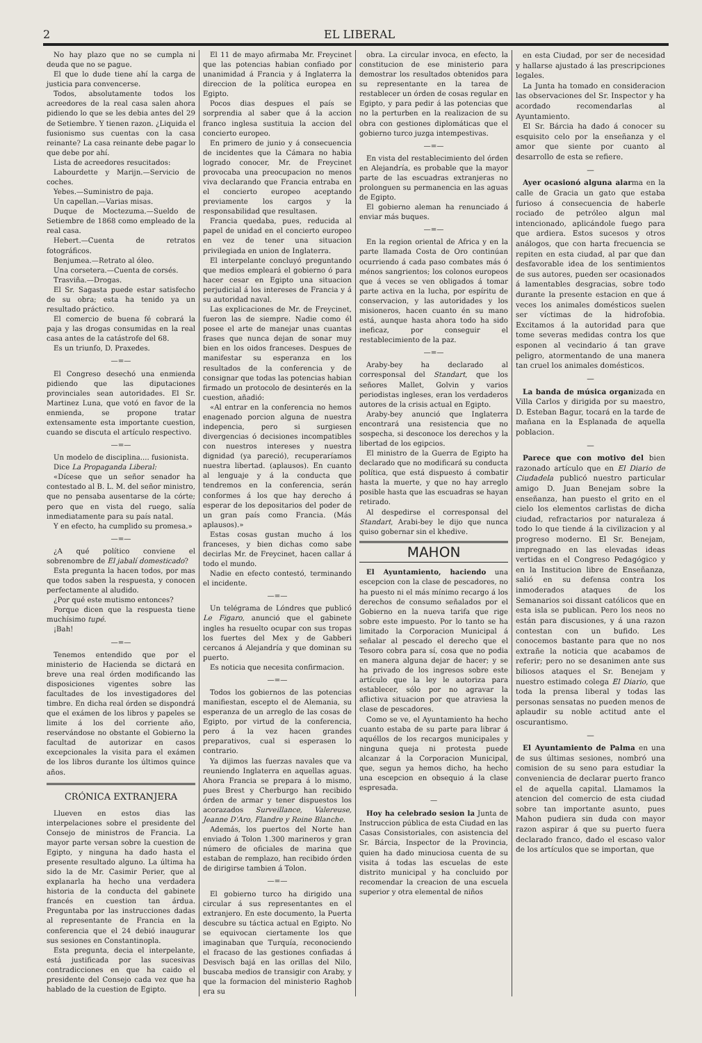2 EL LIBERAL
No hay plazo que no se cumpla ni deuda que no se pague.
El que lo dude tiene ahí la carga de justicia para convencerse.
Todos, absolutamente todos los acreedores de la real casa salen ahora pidiendo lo que se les debia antes del 29 de Setiembre. Y tienen razon. ¿Liquida el fusionismo sus cuentas con la casa reinante? La casa reinante debe pagar lo que debe por ahí.
Lista de acreedores resucitados:
Labourdette y Marijn.—Servicio de coches.
Yebes.—Suministro de paja.
Un capellan.—Varias misas.
Duque de Moctezuma.—Sueldo de Setiembre de 1868 como empleado de la real casa.
Hebert.—Cuenta de retratos fotográficos.
Benjumea.—Retrato al óleo.
Una corsetera.—Cuenta de corsés.
Trasviña.—Drogas.
El Sr. Sagasta puede estar satisfecho de su obra; esta ha tenido ya un resultado práctico.
El comercio de buena fé cobrará la paja y las drogas consumidas en la real casa antes de la catástrofe del 68.
Es un triunfo, D. Praxedes.
—=—
El Congreso desechó una enmienda pidiendo que las diputaciones provinciales sean autoridades. El Sr. Martinez Luna, que votó en favor de la enmienda, se propone tratar extensamente esta importante cuestion, cuando se discuta el artículo respectivo.
—=—
Un modelo de disciplina.... fusionista.
Dice La Propaganda Liberal:
«Dícese que un señor senador ha contestado al B. L. M. del señor ministro, que no pensaba ausentarse de la córte; pero que en vista del ruego, salía inmediatamente para su país natal.
Y en efecto, ha cumplido su promesa.»
—=—
¿A qué político conviene el sobrenombre de El jabalí domesticado?
Esta pregunta la hacen todos, por mas que todos saben la respuesta, y conocen perfectamente al aludido.
¿Por qué este mutismo entonces?
Porque dicen que la respuesta tiene muchísimo tupé.
¡Bah!
—=—
Tenemos entendido que por el ministerio de Hacienda se dictará en breve una real órden modificando las disposiciones vigentes sobre las facultades de los investigadores del timbre. En dicha real órden se dispondrá que el exámen de los libros y papeles se limite á los del corriente año, reservándose no obstante el Gobierno la facultad de autorizar en casos excepcionales la visita para el exámen de los libros durante los últimos quince años.
CRÓNICA EXTRANJERA
Llueven en estos dias las interpelaciones sobre el presidente del Consejo de ministros de Francia. La mayor parte versan sobre la cuestion de Egipto, y ninguna ha dado hasta el presente resultado alguno. La última ha sido la de Mr. Casimir Perier, que al explanarla ha hecho una verdadera historia de la conducta del gabinete francés en cuestion tan árdua. Preguntaba por las instrucciones dadas al representante de Francia en la conferencia que el 24 debió inaugurar sus sesiones en Constantinopla.
Esta pregunta, decia el interpelante, está justificada por las sucesivas contradicciones en que ha caido el presidente del Consejo cada vez que ha hablado de la cuestion de Egipto.
El 11 de mayo afirmaba Mr. Freycinet que las potencias habian confiado por unanimidad á Francia y á Inglaterra la direccion de la política europea en Egipto.
Pocos dias despues el país se sorprendia al saber que á la accion franco inglesa sustituia la accion del concierto europeo.
En primero de junio y á consecuencia de incidentes que la Cámara no habia logrado conocer, Mr. de Freycinet provocaba una preocupacion no menos viva declarando que Francia entraba en el concierto europeo aceptando previamente los cargos y la responsabilidad que resultasen.
Francia quedaba, pues, reducida al papel de unidad en el concierto europeo en vez de tener una situacion privilegiada en union de Inglaterra.
El interpelante concluyó preguntando que medios empleará el gobierno ó para hacer cesar en Egipto una situacion perjudicial á los intereses de Francia y á su autoridad naval.
Las explicaciones de Mr. de Freycinet, fueron las de siempre. Nadie como él posee el arte de manejar unas cuantas frases que nunca dejan de sonar muy bien en los oidos franceses. Despues de manifestar su esperanza en los resultados de la conferencia y de consignar que todas las potencias habian firmado un protocolo de desinterés en la cuestion, añadió:
«Al entrar en la conferencia no hemos enagenado porcion alguna de nuestra indepencia, pero si surgiesen divergencias ó decisiones incompatibles con nuestros intereses y nuestra dignidad (ya pareció), recuperaríamos nuestra libertad. (aplausos). En cuanto al lenguaje y á la conducta que tendremos en la conferencia, serán conformes á los que hay derecho á esperar de los depositarios del poder de un gran país como Francia. (Más aplausos).»
Estas cosas gustan mucho á los franceses, y bien dichas como sabe decirlas Mr. de Freycinet, hacen callar á todo el mundo.
Nadie en efecto contestó, terminando el incidente.
—=—
Un telégrama de Lóndres que publicó Le Figaro, anunció que el gabinete ingles ha resuelto ocupar con sus tropas los fuertes del Mex y de Gabberi cercanos á Alejandría y que dominan su puerto.
Es noticia que necesita confirmacion.
—=—
Todos los gobiernos de las potencias manifiestan, escepto el de Alemania, su esperanza de un arreglo de las cosas de Egipto, por virtud de la conferencia, pero á la vez hacen grandes preparativos, cual si esperasen lo contrario.
Ya dijimos las fuerzas navales que va reuniendo Inglaterra en aquellas aguas. Ahora Francia se prepara á lo mismo, pues Brest y Cherburgo han recibido órden de armar y tener dispuestos los acorazados Surveillance, Valereuse, Jeanne D'Aro, Flandre y Reine Blanche.
Además, los puertos del Norte han enviado á Tolon 1.300 marineros y gran número de oficiales de marina que estaban de remplazo, han recibido órden de dirigirse tambien á Tolon.
—=—
El gobierno turco ha dirigido una circular á sus representantes en el extranjero. En este documento, la Puerta descubre su táctica actual en Egipto. No se equivocan ciertamente los que imaginaban que Turquía, reconociendo el fracaso de las gestiones confiadas á Desvisch bajá en las orillas del Nilo, buscaba medios de transigir con Araby, y que la formacion del ministerio Raghob era su
obra. La circular invoca, en efecto, la constitucion de ese ministerio para demostrar los resultados obtenidos para su representante en la tarea de restablecer un órden de cosas regular en Egipto, y para pedir á las potencias que no la perturben en la realizacion de su obra con gestiones diplomáticas que el gobierno turco juzga intempestivas.
—=—
En vista del restablecimiento del órden en Alejandría, es probable que la mayor parte de las escuadras extranjeras no prolonguen su permanencia en las aguas de Egipto.
El gobierno aleman ha renunciado á enviar más buques.
—=—
En la region oriental de Africa y en la parte llamada Costa de Oro continúan ocurriendo á cada paso combates más ó ménos sangrientos; los colonos europeos que á veces se ven obligados á tomar parte activa en la lucha, por espíritu de conservacion, y las autoridades y los misioneros, hacen cuanto én su mano está, aunque hasta ahora todo ha sido ineficaz, por conseguir el restablecimiento de la paz.
—=—
Araby-bey ha declarado al corresponsal del Standart, que los señores Mallet, Golvin y varios periodistas ingleses, eran los verdaderos autores de la crisis actual en Egipto.
Araby-bey anunció que Inglaterra encontrará una resistencia que no sospecha, si desconoce los derechos y la libertad de los egipcios.
El ministro de la Guerra de Egipto ha declarado que no modificará su conducta política, que está dispuesto á combatir hasta la muerte, y que no hay arreglo posible hasta que las escuadras se hayan retirado.
Al despedirse el corresponsal del Standart, Arabi-bey le dijo que nunca quiso gobernar sin el khedive.
MAHON
El Ayuntamiento, haciendo una escepcion con la clase de pescadores, no ha puesto ni el más mínimo recargo á los derechos de consumo señalados por el Gobierno en la nueva tarifa que rige sobre este impuesto. Por lo tanto se ha limitado la Corporacion Municipal á señalar al pescado el derecho que el Tesoro cobra para sí, cosa que no podia en manera alguna dejar de hacer; y se ha privado de los ingresos sobre este artículo que la ley le autoriza para establecer, sólo por no agravar la aflictiva situacion por que atraviesa la clase de pescadores.
Como se ve, el Ayuntamiento ha hecho cuanto estaba de su parte para librar á aquéllos de los recargos municipales y ninguna queja ni protesta puede alcanzar á la Corporacion Municipal, que, segun ya hemos dicho, ha hecho una escepcion en obsequio á la clase espresada.
—
Hoy ha celebrado sesion la Junta de Instruccion pública de esta Ciudad en las Casas Consistoriales, con asistencia del Sr. Bárcia, Inspector de la Provincia, quien ha dado minuciosa cuenta de su visita á todas las escuelas de este distrito municipal y ha concluido por recomendar la creacion de una escuela superior y otra elemental de niños
en esta Ciudad, por ser de necesidad y hallarse ajustado á las prescripciones legales.
La Junta ha tomado en consideracion las observaciones del Sr. Inspector y ha acordado recomendarlas al Ayuntamiento.
El Sr. Bárcia ha dado á conocer su esquisito celo por la enseñanza y el amor que siente por cuanto al desarrollo de esta se refiere.
—
Ayer ocasionó alguna alarma en la calle de Gracia un gato que estaba furioso á consecuencia de haberle rociado de petróleo algun mal intencionado, aplicándole fuego para que ardiera. Estos sucesos y otros análogos, que con harta frecuencia se repiten en esta ciudad, al par que dan desfavorable idea de los sentimientos de sus autores, pueden ser ocasionados á lamentables desgracias, sobre todo durante la presente estacion en que á veces los animales domésticos suelen ser víctimas de la hidrofobia. Excitamos á la autoridad para que tome severas medidas contra los que esponen al vecindario á tan grave peligro, atormentando de una manera tan cruel los animales domésticos.
—
La banda de música organizada en Villa Carlos y dirigida por su maestro, D. Esteban Bagur, tocará en la tarde de mañana en la Esplanada de aquella poblacion.
—
Parece que con motivo del bien razonado artículo que en El Diario de Ciudadela publicó nuestro particular amigo D. Juan Benejam sobre la enseñanza, han puesto el grito en el cielo los elementos carlistas de dicha ciudad, refractarios por naturaleza á todo lo que tiende á la civilizacion y al progreso moderno. El Sr. Benejam, impregnado en las elevadas ideas vertidas en el Congreso Pedagógico y en la Institucion libre de Enseñanza, salió en su defensa contra los inmoderados ataques de los Semanarios soi dissant católicos que en esta isla se publican. Pero los neos no están para discusiones, y á una razon contestan con un bufido. Les conocemos bastante para que no nos extrañe la noticia que acabamos de referir; pero no se desanimen ante sus biliosos ataques el Sr. Benejam y nuestro estimado colega El Diario, que toda la prensa liberal y todas las personas sensatas no pueden menos de aplaudir su noble actitud ante el oscurantismo.
—
El Ayuntamiento de Palma en una de sus últimas sesiones, nombró una comision de su seno para estudiar la conveniencia de declarar puerto franco el de aquella capital. Llamamos la atencion del comercio de esta ciudad sobre tan importante asunto, pues Mahon pudiera sin duda con mayor razon aspirar á que su puerto fuera declarado franco, dado el escaso valor de los artículos que se importan, que